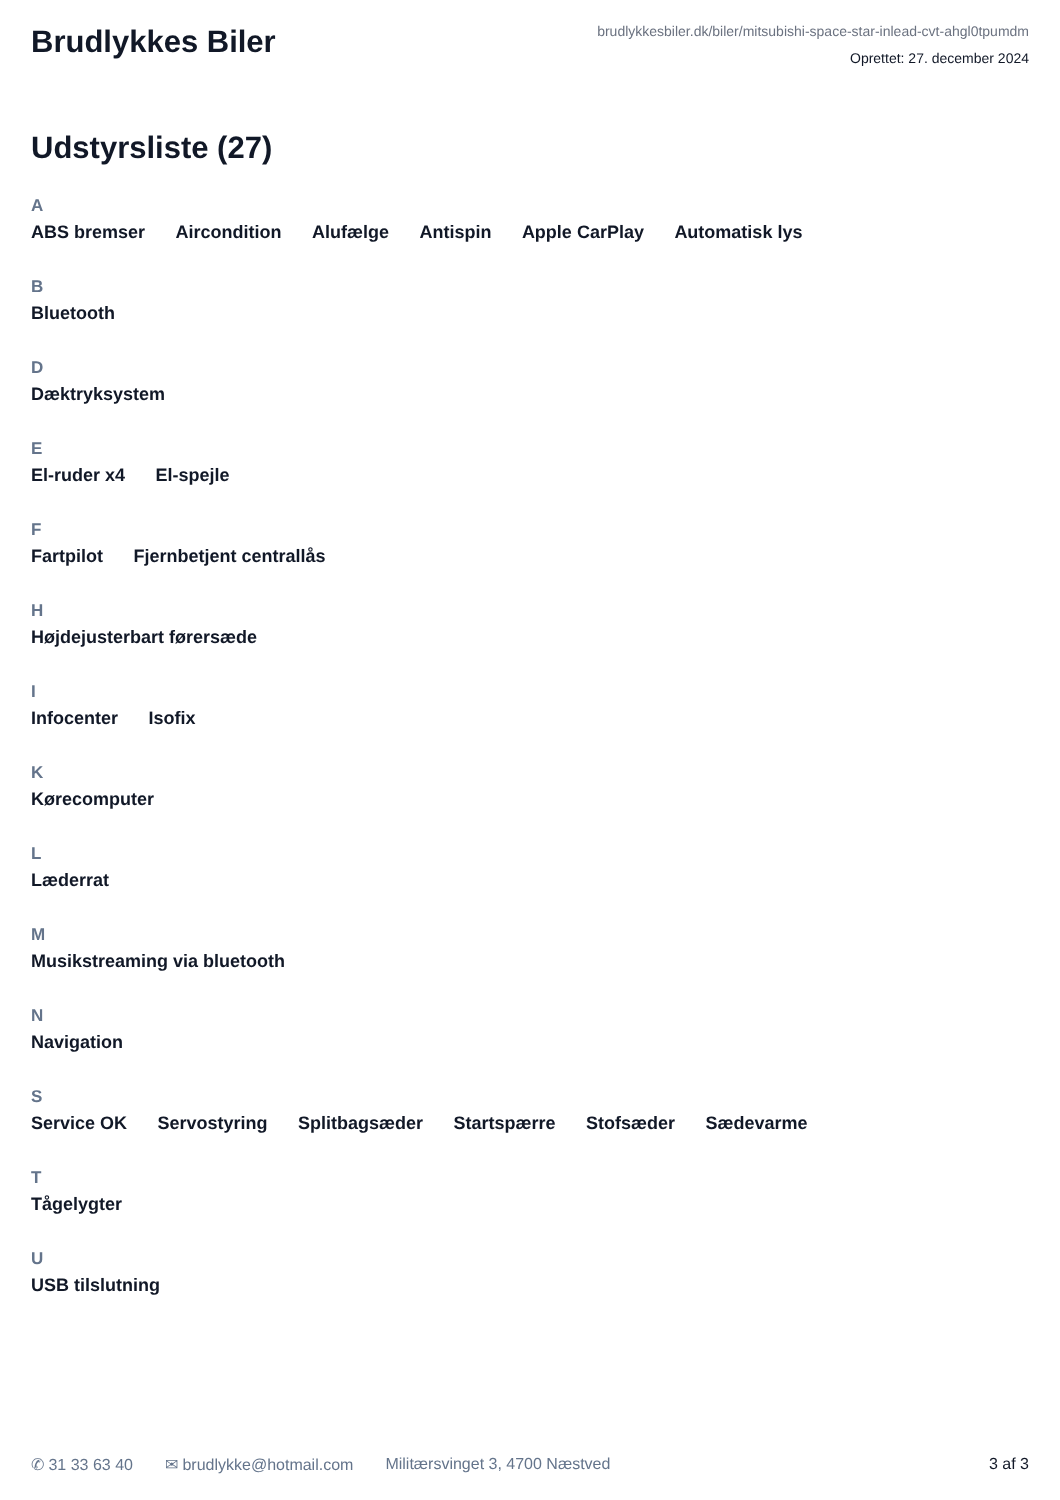Brudlykkes Biler
brudlykkesbiler.dk/biler/mitsubishi-space-star-inlead-cvt-ahgl0tpumdm
Oprettet: 27. december 2024
Udstyrsliste (27)
A
ABS bremser Aircondition Alufælge Antispin Apple CarPlay Automatisk lys
B
Bluetooth
D
Dæktryksystem
E
El-ruder x4 El-spejle
F
Fartpilot Fjernbetjent centrallås
H
Højdejusterbart førersæde
I
Infocenter Isofix
K
Kørecomputer
L
Læderrat
M
Musikstreaming via bluetooth
N
Navigation
S
Service OK Servostyring Splitbagsæder Startspærre Stofsæder Sædevarme
T
Tågelygter
U
USB tilslutning
✆ 31 33 63 40 ✉ brudlykke@hotmail.com Militærsvinget 3, 4700 Næstved 3 af 3